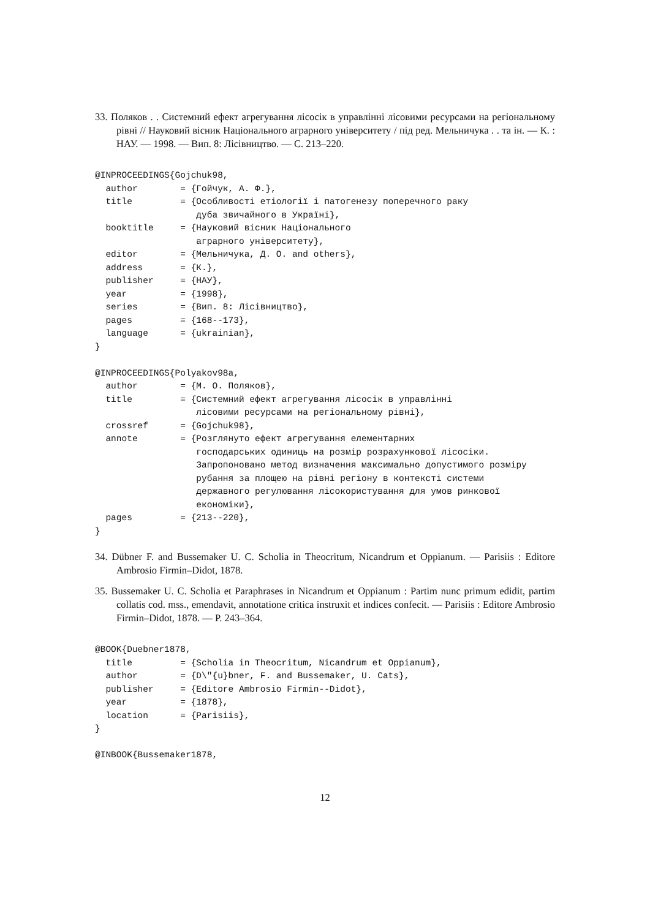33. Поляков . . Системний ефект агрегування лісосік в управлінні лісовими ресурсами на регіональному рівні // Науковий вісник Національного аграрного університету / під ред. Мельничука . . та ін. — К. : НАУ. — 1998. — Вип. 8: Лісівництво. — С. 213–220.
@INPROCEEDINGS{Gojchuk98,
  author        = {Гойчук, А. Ф.},
  title         = {Особливості етіології і патогенезу поперечного раку
                   дуба звичайного в Україні},
  booktitle     = {Науковий вісник Національного
                   аграрного університету},
  editor        = {Мельничука, Д. О. and others},
  address       = {К.},
  publisher     = {НАУ},
  year          = {1998},
  series        = {Вип. 8: Лісівництво},
  pages         = {168--173},
  language      = {ukrainian},
}

@INPROCEEDINGS{Polyakov98a,
  author        = {М. О. Поляков},
  title         = {Системний ефект агрегування лісосік в управлінні
                   лісовими ресурсами на регіональному рівні},
  crossref      = {Gojchuk98},
  annote        = {Розглянуто ефект агрегування елементарних
                   господарських одиниць на розмір розрахункової лісосіки.
                   Запропоновано метод визначення максимально допустимого розміру
                   рубання за площею на рівні регіону в контексті системи
                   державного регулювання лісокористування для умов ринкової
                   економіки},
  pages         = {213--220},
}
34. Dübner F. and Bussemaker U. C. Scholia in Theocritum, Nicandrum et Oppianum. — Parisiis : Editore Ambrosio Firmin–Didot, 1878.
35. Bussemaker U. C. Scholia et Paraphrases in Nicandrum et Oppianum : Partim nunc primum edidit, partim collatis cod. mss., emendavit, annotatione critica instruxit et indices confecit. — Parisiis : Editore Ambrosio Firmin–Didot, 1878. — P. 243–364.
@BOOK{Duebner1878,
  title         = {Scholia in Theocritum, Nicandrum et Oppianum},
  author        = {D\"{u}bner, F. and Bussemaker, U. Cats},
  publisher     = {Editore Ambrosio Firmin--Didot},
  year          = {1878},
  location      = {Parisiis},
}

@INBOOK{Bussemaker1878,
12